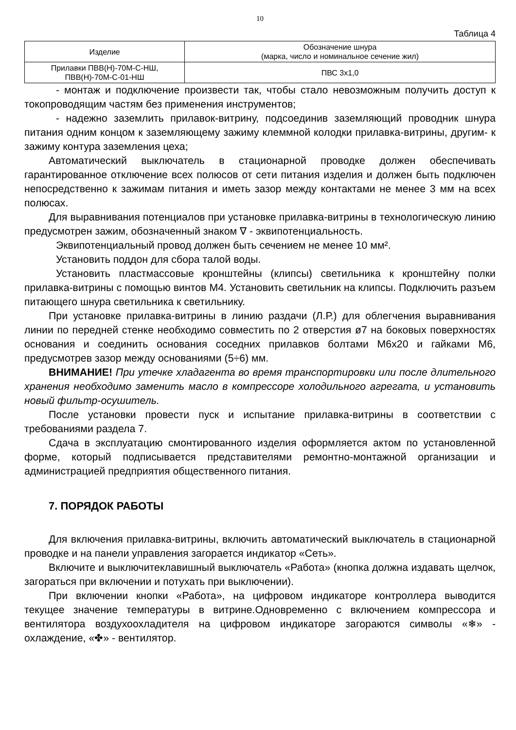10
Таблица 4
| Изделие | Обозначение шнура (марка, число и номинальное сечение жил) |
| Прилавки ПВВ(Н)-70М-С-НШ, ПВВ(Н)-70М-С-01-НШ | ПВС 3х1,0 |
- монтаж и подключение произвести так, чтобы стало невозможным получить доступ к токопроводящим частям без применения инструментов;
- надежно заземлить прилавок-витрину, подсоединив заземляющий проводник шнура питания одним концом к заземляющему зажиму клеммной колодки прилавка-витрины, другим- к зажиму контура заземления цеха;
Автоматический выключатель в стационарной проводке должен обеспечивать гарантированное отключение всех полюсов от сети питания изделия и должен быть подключен непосредственно к зажимам питания и иметь зазор между контактами не менее 3 мм на всех полюсах.
Для выравнивания потенциалов при установке прилавка-витрины в технологическую линию предусмотрен зажим, обозначенный знаком ∇ - эквипотенциальность.
Эквипотенциальный провод должен быть сечением не менее 10 мм².
Установить поддон для сбора талой воды.
Установить пластмассовые кронштейны (клипсы) светильника к кронштейну полки прилавка-витрины с помощью винтов М4. Установить светильник на клипсы. Подключить разъем питающего шнура светильника к светильнику.
При установке прилавка-витрины в линию раздачи (Л.Р.) для облегчения выравнивания линии по передней стенке необходимо совместить по 2 отверстия ø7 на боковых поверхностях основания и соединить основания соседних прилавков болтами М6х20 и гайками М6, предусмотрев зазор между основаниями (5÷6) мм.
ВНИМАНИЕ! При утечке хладагента во время транспортировки или после длительного хранения необходимо заменить масло в компрессоре холодильного агрегата, и установить новый фильтр-осушитель.
После установки провести пуск и испытание прилавка-витрины в соответствии с требованиями раздела 7.
Сдача в эксплуатацию смонтированного изделия оформляется актом по установленной форме, который подписывается представителями ремонтно-монтажной организации и администрацией предприятия общественного питания.
7. ПОРЯДОК РАБОТЫ
Для включения прилавка-витрины, включить автоматический выключатель в стационарной проводке и на панели управления загорается индикатор «Сеть».
Включите и выключитеклавишный выключатель «Работа» (кнопка должна издавать щелчок, загораться при включении и потухать при выключении).
При включении кнопки «Работа», на цифровом индикаторе контроллера выводится текущее значение температуры в витрине.Одновременно с включением компрессора и вентилятора воздухоохладителя на цифровом индикаторе загораются символы «❄» - охлаждение, «✤» - вентилятор.